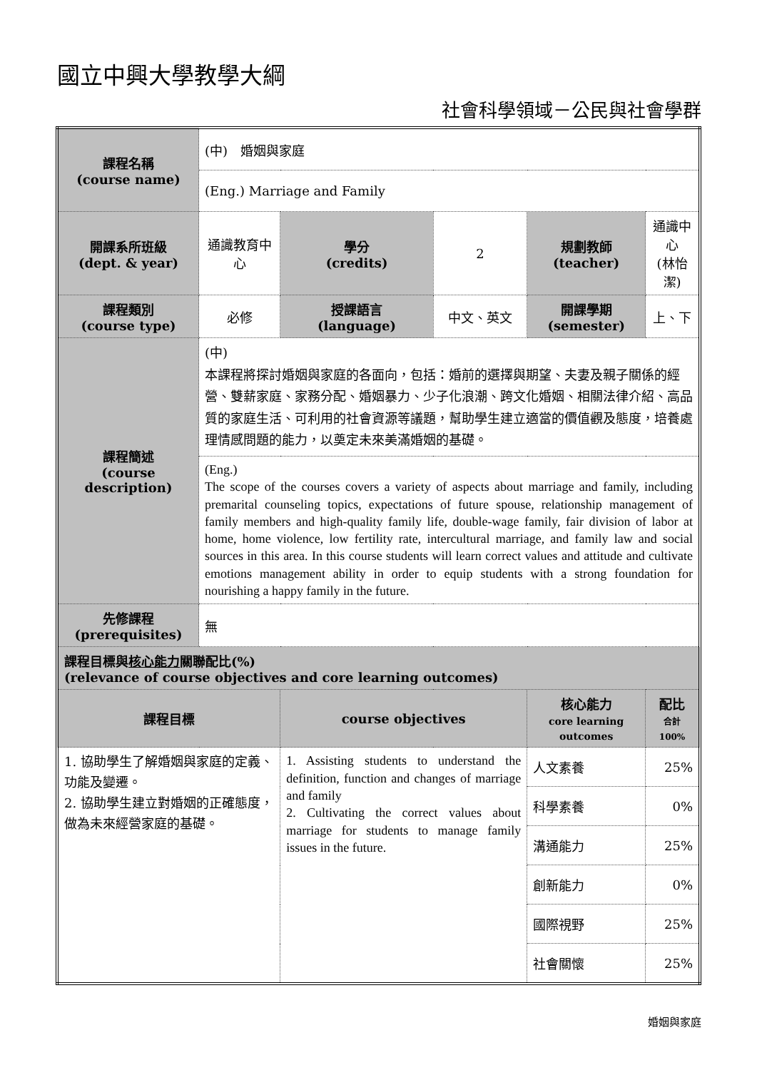國立中興大學教學大綱
社會科學領域－公民與社會學群
| 課程名稱 (course name) | (中) 婚姻與家庭 | | | | | |
| | (Eng.) Marriage and Family | | | | | |
| 開課系所班級 (dept. & year) | 通識教育中心 | 學分 (credits) | 2 | 規劃教師 (teacher) | 通識中心 (林怡潔) | |
| 課程類別 (course type) | 必修 | 授課語言 (language) | 中文、英文 | 開課學期 (semester) | 上、下 | |
| 課程簡述 (course description) | (中) 本課程將探討婚姻與家庭的各面向，包括：婚前的選擇與期望、夫妻及親子關係的經營、雙薪家庭、家務分配、婚姻暴力、少子化浪潮、跨文化婚姻、相關法律介紹、高品質的家庭生活、可利用的社會資源等議題，幫助學生建立適當的價值觀及態度，培養處理情感問題的能力，以奠定未來美滿婚姻的基礎。 | | | | | |
| | (Eng.) The scope of the courses covers a variety of aspects about marriage and family, including premarital counseling topics, expectations of future spouse, relationship management of family members and high-quality family life, double-wage family, fair division of labor at home, home violence, low fertility rate, intercultural marriage, and family law and social sources in this area. In this course students will learn correct values and attitude and cultivate emotions management ability in order to equip students with a strong foundation for nourishing a happy family in the future. | | | | | |
| 先修課程 (prerequisites) | 無 | | | | | |
| 課程目標與 核心能力 關聯配比(%) (relevance of course objectives and core learning outcomes) | | | | | | |
| 課程目標 | | course objectives | | 核心能力 core learning outcomes | | 配比 合計 100% |
| 1. 協助學生了解婚姻與家庭的定義、功能及變遷。 2. 協助學生建立對婚姻的正確態度，做為未來經營家庭的基礎。 | | 1. Assisting students to understand the definition, function and changes of marriage and family 2. Cultivating the correct values about marriage for students to manage family issues in the future. | | 人文素養 | | 25% |
| | | | | 科學素養 | | 0% |
| | | | | 溝通能力 | | 25% |
| | | | | 創新能力 | | 0% |
| | | | | 國際視野 | | 25% |
| | | | | 社會關懷 | | 25% |
婚姻與家庭